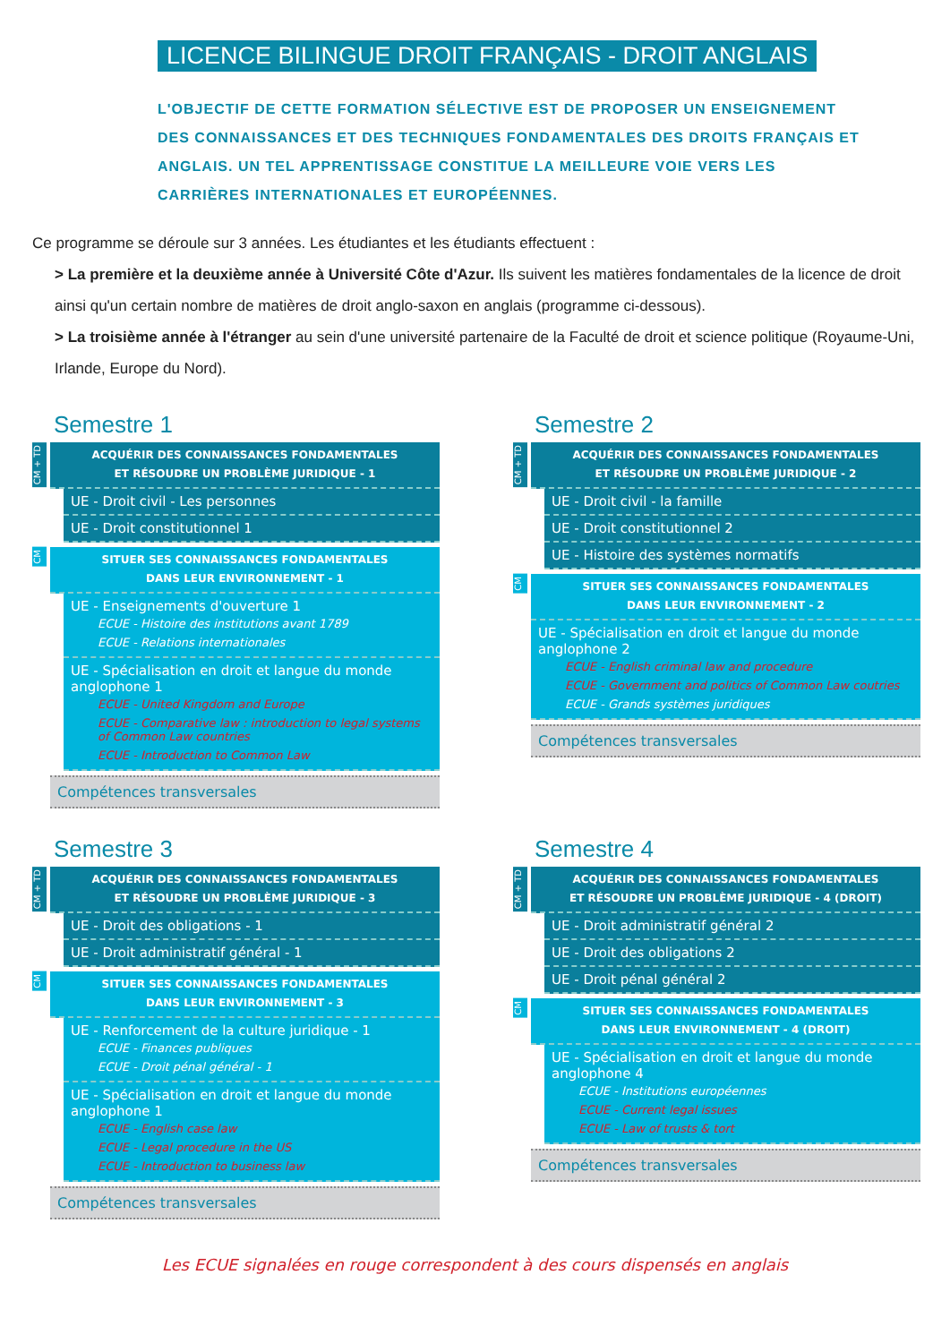LICENCE BILINGUE DROIT FRANÇAIS - DROIT ANGLAIS
L'OBJECTIF DE CETTE FORMATION SÉLECTIVE EST DE PROPOSER UN ENSEIGNEMENT DES CONNAISSANCES ET DES TECHNIQUES FONDAMENTALES DES DROITS FRANÇAIS ET ANGLAIS. UN TEL APPRENTISSAGE CONSTITUE LA MEILLEURE VOIE VERS LES CARRIÈRES INTERNATIONALES ET EUROPÉENNES.
Ce programme se déroule sur 3 années. Les étudiantes et les étudiants effectuent :
> La première et la deuxième année à Université Côte d'Azur. Ils suivent les matières fondamentales de la licence de droit ainsi qu'un certain nombre de matières de droit anglo-saxon en anglais (programme ci-dessous).
> La troisième année à l'étranger au sein d'une université partenaire de la Faculté de droit et science politique (Royaume-Uni, Irlande, Europe du Nord).
Semestre 1
CM + TD
ACQUÉRIR DES CONNAISSANCES FONDAMENTALES
ET RÉSOUDRE UN PROBLÈME JURIDIQUE - 1
UE - Droit civil - Les personnes
UE - Droit constitutionnel 1
CM
SITUER SES CONNAISSANCES FONDAMENTALES
DANS LEUR ENVIRONNEMENT - 1
UE - Enseignements d'ouverture 1
ECUE - Histoire des institutions avant 1789
ECUE - Relations internationales
UE - Spécialisation en droit et langue du monde anglophone 1
ECUE - United Kingdom and Europe
ECUE - Comparative law : introduction to legal systems of Common Law countries
ECUE - Introduction to Common Law
Compétences transversales
Semestre 2
CM + TD
ACQUÉRIR DES CONNAISSANCES FONDAMENTALES
ET RÉSOUDRE UN PROBLÈME JURIDIQUE - 2
UE - Droit civil - la famille
UE - Droit constitutionnel 2
UE - Histoire des systèmes normatifs
CM
SITUER SES CONNAISSANCES FONDAMENTALES
DANS LEUR ENVIRONNEMENT - 2
UE - Spécialisation en droit et langue du monde anglophone 2
ECUE - English criminal law and procedure
ECUE - Government and politics of Common Law coutries
ECUE - Grands systèmes juridiques
Compétences transversales
Semestre 3
CM + TD
ACQUÉRIR DES CONNAISSANCES FONDAMENTALES
ET RÉSOUDRE UN PROBLÈME JURIDIQUE - 3
UE - Droit des obligations - 1
UE - Droit administratif général - 1
CM
SITUER SES CONNAISSANCES FONDAMENTALES
DANS LEUR ENVIRONNEMENT - 3
UE - Renforcement de la culture juridique - 1
ECUE - Finances publiques
ECUE - Droit pénal général - 1
UE - Spécialisation en droit et langue du monde anglophone 1
ECUE - English case law
ECUE - Legal procedure in the US
ECUE - Introduction to business law
Compétences transversales
Semestre 4
CM + TD
ACQUÉRIR DES CONNAISSANCES FONDAMENTALES
ET RÉSOUDRE UN PROBLÈME JURIDIQUE - 4 (DROIT)
UE - Droit administratif général 2
UE - Droit des obligations 2
UE - Droit pénal général 2
CM
SITUER SES CONNAISSANCES FONDAMENTALES
DANS LEUR ENVIRONNEMENT - 4 (DROIT)
UE - Spécialisation en droit et langue du monde anglophone 4
ECUE - Institutions européennes
ECUE - Current legal issues
ECUE - Law of trusts & tort
Compétences transversales
Les ECUE signalées en rouge correspondent à des cours dispensés en anglais